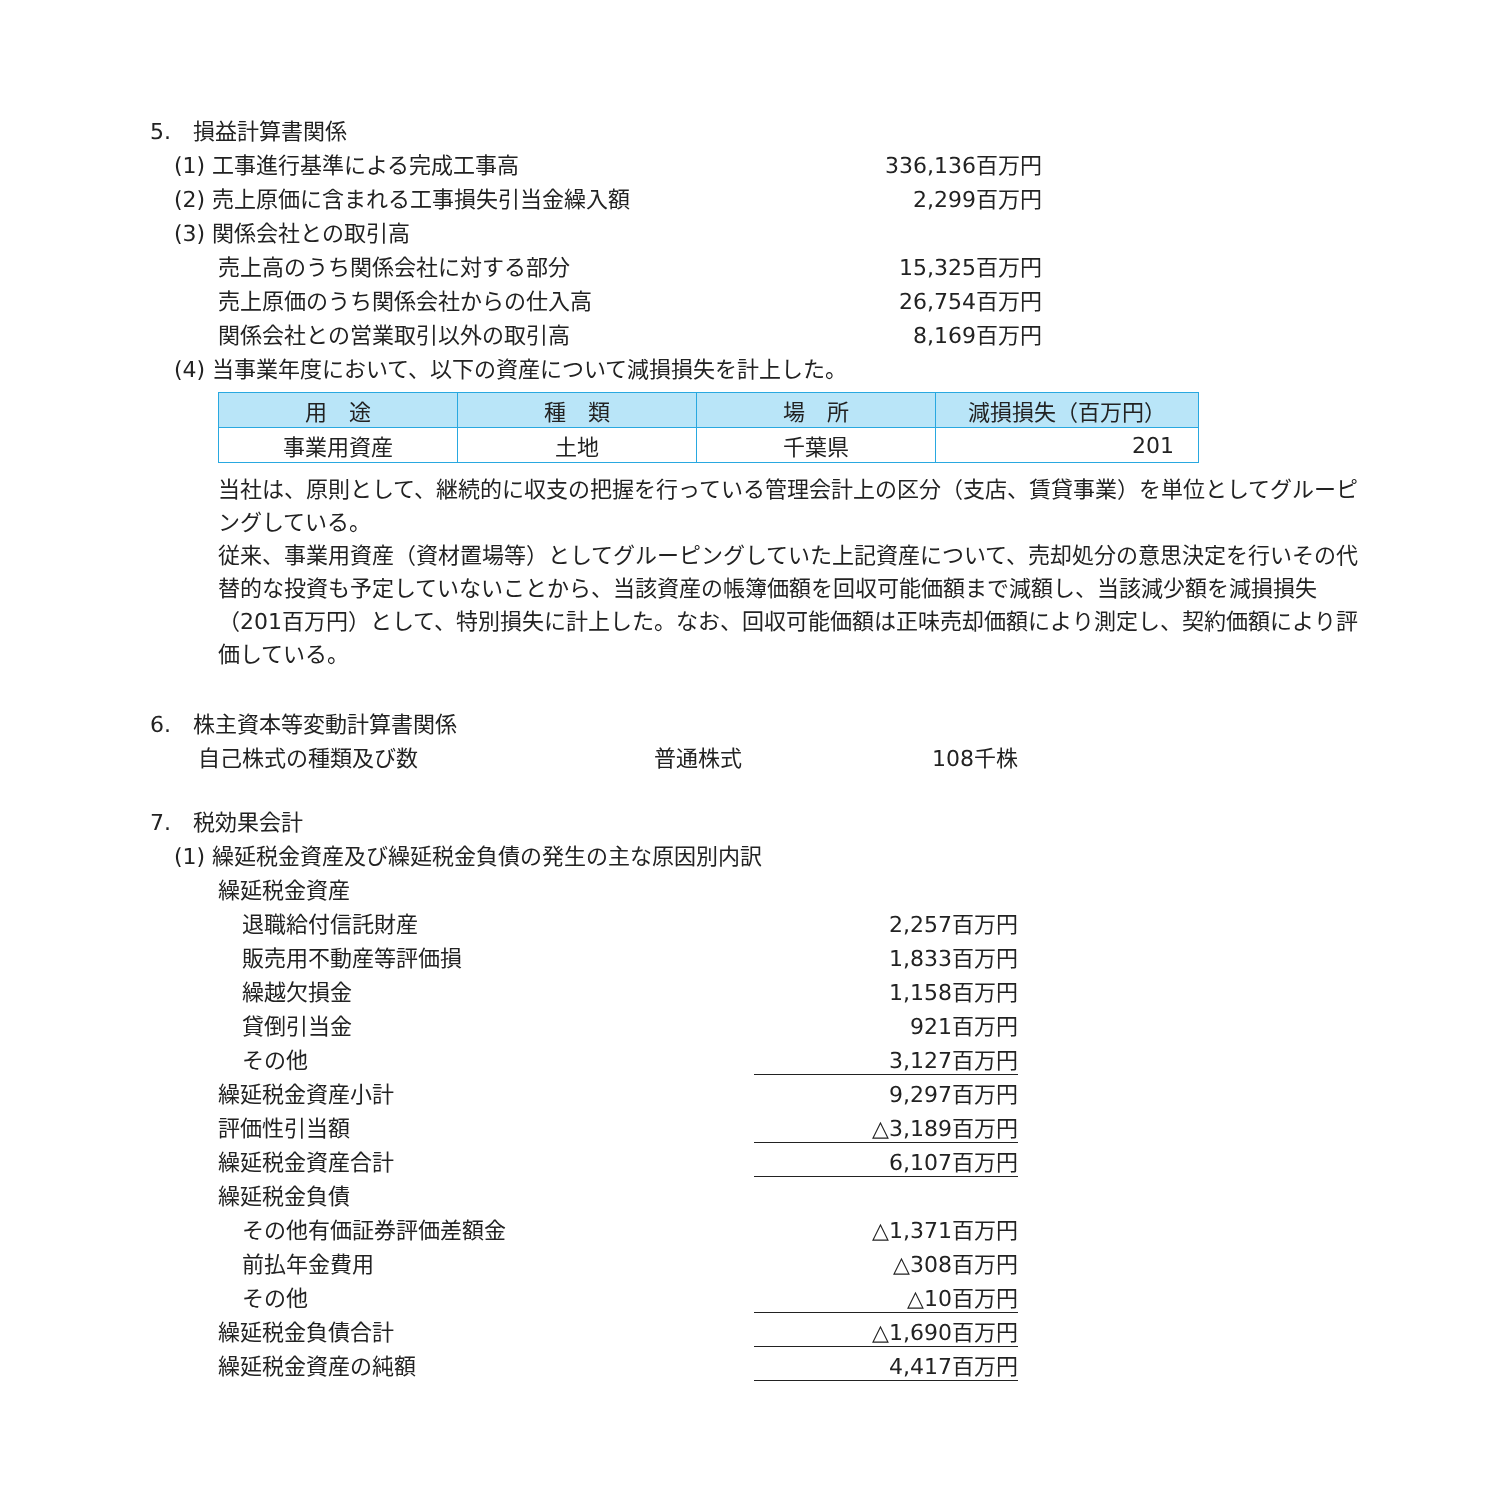5.　損益計算書関係
(1) 工事進行基準による完成工事高 336,136百万円
(2) 売上原価に含まれる工事損失引当金繰入額 2,299百万円
(3) 関係会社との取引高
売上高のうち関係会社に対する部分 15,325百万円
売上原価のうち関係会社からの仕入高 26,754百万円
関係会社との営業取引以外の取引高 8,169百万円
(4) 当事業年度において、以下の資産について減損損失を計上した。
| 用 途 | 種 類 | 場 所 | 減損損失（百万円） |
| --- | --- | --- | --- |
| 事業用資産 | 土地 | 千葉県 | 201 |
当社は、原則として、継続的に収支の把握を行っている管理会計上の区分（支店、賃貸事業）を単位としてグルーピングしている。
従来、事業用資産（資材置場等）としてグルーピングしていた上記資産について、売却処分の意思決定を行いその代替的な投資も予定していないことから、当該資産の帳簿価額を回収可能価額まで減額し、当該減少額を減損損失（201百万円）として、特別損失に計上した。なお、回収可能価額は正味売却価額により測定し、契約価額により評価している。
6.　株主資本等変動計算書関係
自己株式の種類及び数 普通株式 108千株
7.　税効果会計
(1) 繰延税金資産及び繰延税金負債の発生の主な原因別内訳
繰延税金資産
退職給付信託財産 2,257百万円
販売用不動産等評価損 1,833百万円
繰越欠損金 1,158百万円
貸倒引当金 921百万円
その他 3,127百万円
繰延税金資産小計 9,297百万円
評価性引当額 △3,189百万円
繰延税金資産合計 6,107百万円
繰延税金負債
その他有価証券評価差額金 △1,371百万円
前払年金費用 △308百万円
その他 △10百万円
繰延税金負債合計 △1,690百万円
繰延税金資産の純額 4,417百万円